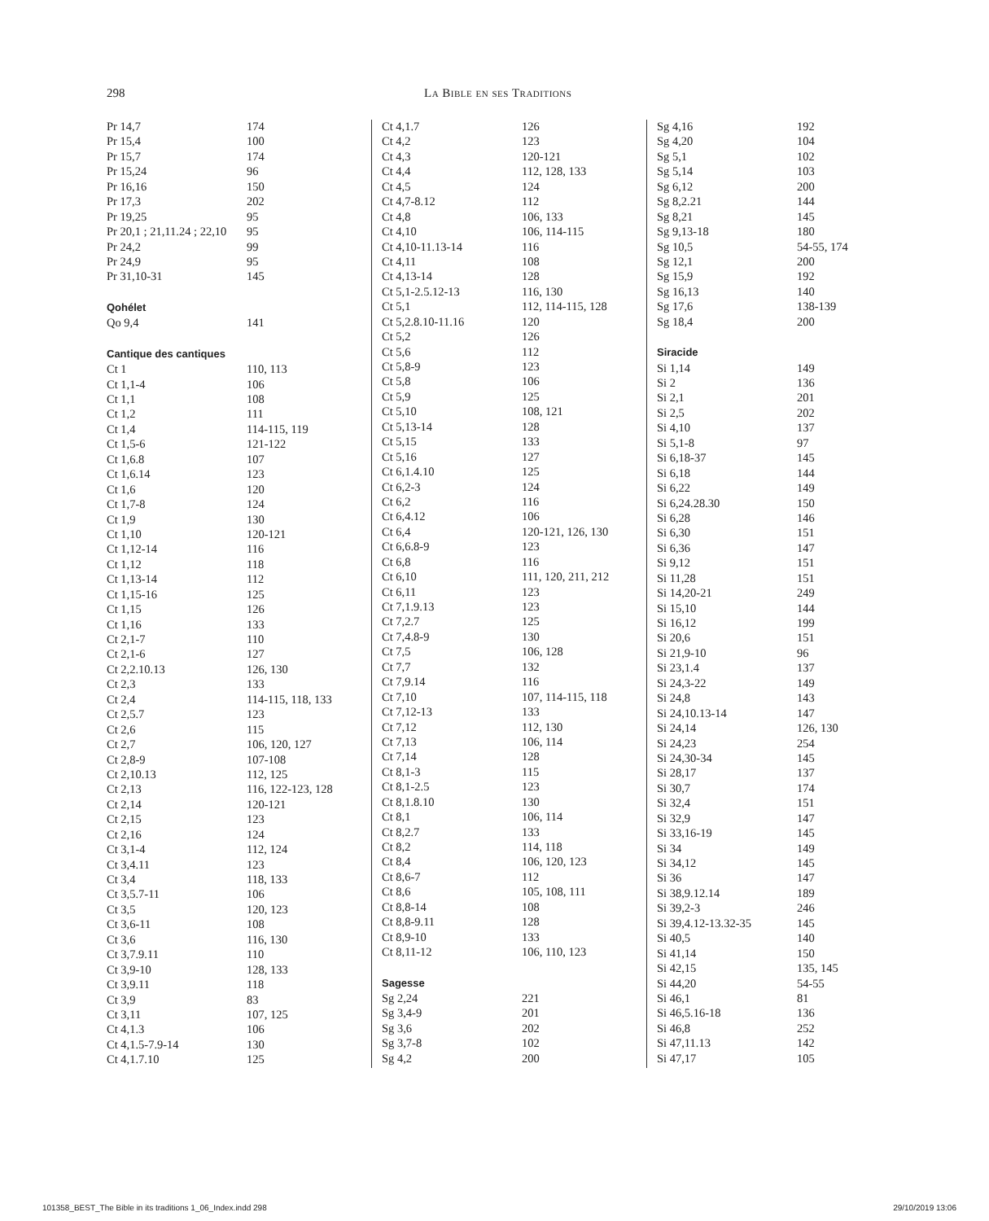298 La Bible en ses Traditions
| Pr 14,7 | 174 |
| Pr 15,4 | 100 |
| Pr 15,7 | 174 |
| Pr 15,24 | 96 |
| Pr 16,16 | 150 |
| Pr 17,3 | 202 |
| Pr 19,25 | 95 |
| Pr 20,1 ; 21,11.24 ; 22,10 | 95 |
| Pr 24,2 | 99 |
| Pr 24,9 | 95 |
| Pr 31,10-31 | 145 |
| Qohélet | |
| Qo 9,4 | 141 |
| Cantique des cantiques | |
| Ct 1 | 110, 113 |
| Ct 1,1-4 | 106 |
| Ct 1,1 | 108 |
| Ct 1,2 | 111 |
| Ct 1,4 | 114-115, 119 |
| Ct 1,5-6 | 121-122 |
| Ct 1,6.8 | 107 |
| Ct 1,6.14 | 123 |
| Ct 1,6 | 120 |
| Ct 1,7-8 | 124 |
| Ct 1,9 | 130 |
| Ct 1,10 | 120-121 |
| Ct 1,12-14 | 116 |
| Ct 1,12 | 118 |
| Ct 1,13-14 | 112 |
| Ct 1,15-16 | 125 |
| Ct 1,15 | 126 |
| Ct 1,16 | 133 |
| Ct 2,1-7 | 110 |
| Ct 2,1-6 | 127 |
| Ct 2,2.10.13 | 126, 130 |
| Ct 2,3 | 133 |
| Ct 2,4 | 114-115, 118, 133 |
| Ct 2,5.7 | 123 |
| Ct 2,6 | 115 |
| Ct 2,7 | 106, 120, 127 |
| Ct 2,8-9 | 107-108 |
| Ct 2,10.13 | 112, 125 |
| Ct 2,13 | 116, 122-123, 128 |
| Ct 2,14 | 120-121 |
| Ct 2,15 | 123 |
| Ct 2,16 | 124 |
| Ct 3,1-4 | 112, 124 |
| Ct 3,4.11 | 123 |
| Ct 3,4 | 118, 133 |
| Ct 3,5.7-11 | 106 |
| Ct 3,5 | 120, 123 |
| Ct 3,6-11 | 108 |
| Ct 3,6 | 116, 130 |
| Ct 3,7.9.11 | 110 |
| Ct 3,9-10 | 128, 133 |
| Ct 3,9.11 | 118 |
| Ct 3,9 | 83 |
| Ct 3,11 | 107, 125 |
| Ct 4,1.3 | 106 |
| Ct 4,1.5-7.9-14 | 130 |
| Ct 4,1.7.10 | 125 |
| Ct 4,1.7 | 126 |
| Ct 4,2 | 123 |
| Ct 4,3 | 120-121 |
| Ct 4,4 | 112, 128, 133 |
| Ct 4,5 | 124 |
| Ct 4,7-8.12 | 112 |
| Ct 4,8 | 106, 133 |
| Ct 4,10 | 106, 114-115 |
| Ct 4,10-11.13-14 | 116 |
| Ct 4,11 | 108 |
| Ct 4,13-14 | 128 |
| Ct 5,1-2.5.12-13 | 116, 130 |
| Ct 5,1 | 112, 114-115, 128 |
| Ct 5,2.8.10-11.16 | 120 |
| Ct 5,2 | 126 |
| Ct 5,6 | 112 |
| Ct 5,8-9 | 123 |
| Ct 5,8 | 106 |
| Ct 5,9 | 125 |
| Ct 5,10 | 108, 121 |
| Ct 5,13-14 | 128 |
| Ct 5,15 | 133 |
| Ct 5,16 | 127 |
| Ct 6,1.4.10 | 125 |
| Ct 6,2-3 | 124 |
| Ct 6,2 | 116 |
| Ct 6,4.12 | 106 |
| Ct 6,4 | 120-121, 126, 130 |
| Ct 6,6.8-9 | 123 |
| Ct 6,8 | 116 |
| Ct 6,10 | 111, 120, 211, 212 |
| Ct 6,11 | 123 |
| Ct 7,1.9.13 | 123 |
| Ct 7,2.7 | 125 |
| Ct 7,4.8-9 | 130 |
| Ct 7,5 | 106, 128 |
| Ct 7,7 | 132 |
| Ct 7,9.14 | 116 |
| Ct 7,10 | 107, 114-115, 118 |
| Ct 7,12-13 | 133 |
| Ct 7,12 | 112, 130 |
| Ct 7,13 | 106, 114 |
| Ct 7,14 | 128 |
| Ct 8,1-3 | 115 |
| Ct 8,1-2.5 | 123 |
| Ct 8,1.8.10 | 130 |
| Ct 8,1 | 106, 114 |
| Ct 8,2.7 | 133 |
| Ct 8,2 | 114, 118 |
| Ct 8,4 | 106, 120, 123 |
| Ct 8,6-7 | 112 |
| Ct 8,6 | 105, 108, 111 |
| Ct 8,8-14 | 108 |
| Ct 8,8-9.11 | 128 |
| Ct 8,9-10 | 133 |
| Ct 8,11-12 | 106, 110, 123 |
| Sagesse | |
| Sg 2,24 | 221 |
| Sg 3,4-9 | 201 |
| Sg 3,6 | 202 |
| Sg 3,7-8 | 102 |
| Sg 4,2 | 200 |
| Sg 4,16 | 192 |
| Sg 4,20 | 104 |
| Sg 5,1 | 102 |
| Sg 5,14 | 103 |
| Sg 6,12 | 200 |
| Sg 8,2.21 | 144 |
| Sg 8,21 | 145 |
| Sg 9,13-18 | 180 |
| Sg 10,5 | 54-55, 174 |
| Sg 12,1 | 200 |
| Sg 15,9 | 192 |
| Sg 16,13 | 140 |
| Sg 17,6 | 138-139 |
| Sg 18,4 | 200 |
| Siracide | |
| Si 1,14 | 149 |
| Si 2 | 136 |
| Si 2,1 | 201 |
| Si 2,5 | 202 |
| Si 4,10 | 137 |
| Si 5,1-8 | 97 |
| Si 6,18-37 | 145 |
| Si 6,18 | 144 |
| Si 6,22 | 149 |
| Si 6,24.28.30 | 150 |
| Si 6,28 | 146 |
| Si 6,30 | 151 |
| Si 6,36 | 147 |
| Si 9,12 | 151 |
| Si 11,28 | 151 |
| Si 14,20-21 | 249 |
| Si 15,10 | 144 |
| Si 16,12 | 199 |
| Si 20,6 | 151 |
| Si 21,9-10 | 96 |
| Si 23,1.4 | 137 |
| Si 24,3-22 | 149 |
| Si 24,8 | 143 |
| Si 24,10.13-14 | 147 |
| Si 24,14 | 126, 130 |
| Si 24,23 | 254 |
| Si 24,30-34 | 145 |
| Si 28,17 | 137 |
| Si 30,7 | 174 |
| Si 32,4 | 151 |
| Si 32,9 | 147 |
| Si 33,16-19 | 145 |
| Si 34 | 149 |
| Si 34,12 | 145 |
| Si 36 | 147 |
| Si 38,9.12.14 | 189 |
| Si 39,2-3 | 246 |
| Si 39,4.12-13.32-35 | 145 |
| Si 40,5 | 140 |
| Si 41,14 | 150 |
| Si 42,15 | 135, 145 |
| Si 44,20 | 54-55 |
| Si 46,1 | 81 |
| Si 46,5.16-18 | 136 |
| Si 46,8 | 252 |
| Si 47,11.13 | 142 |
| Si 47,17 | 105 |
101358_BEST_The Bible in its traditions 1_06_Index.indd 298 29/10/2019 13:06